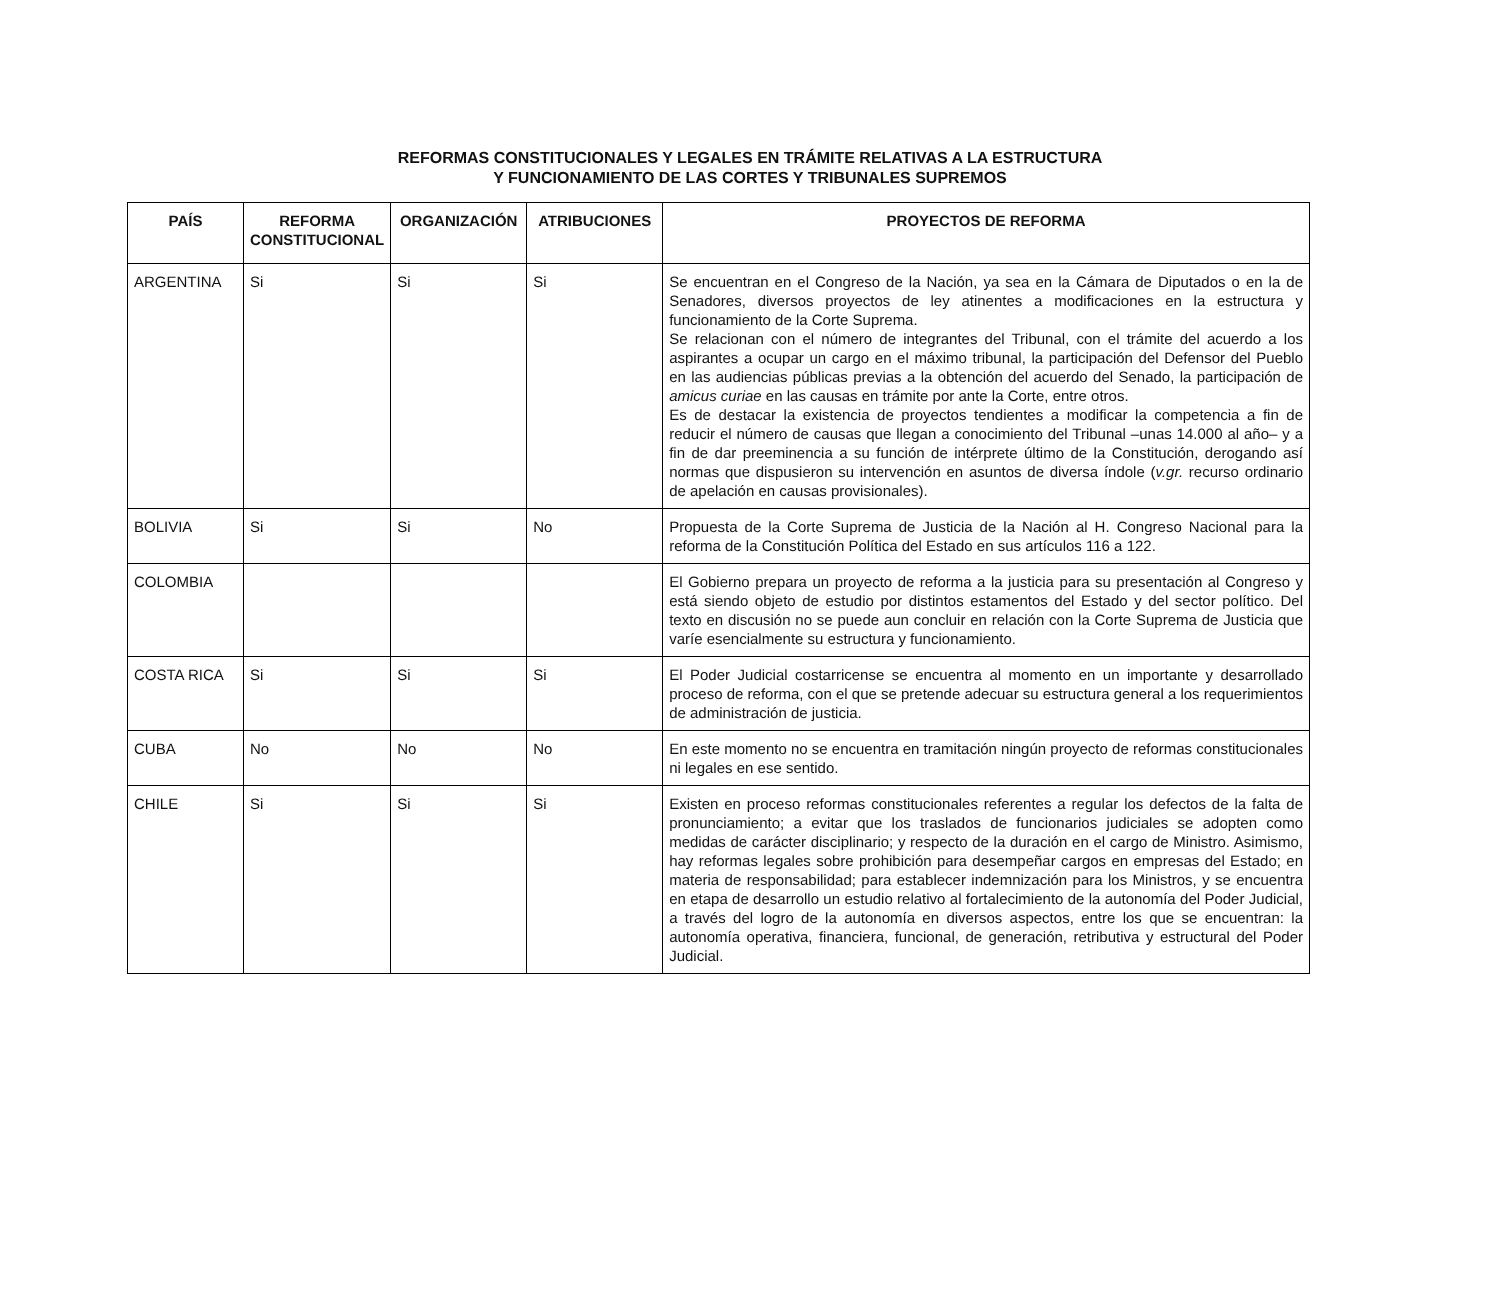REFORMAS CONSTITUCIONALES Y LEGALES EN TRÁMITE RELATIVAS A LA ESTRUCTURA
Y FUNCIONAMIENTO DE LAS CORTES Y TRIBUNALES SUPREMOS
| PAÍS | REFORMA CONSTITUCIONAL | ORGANIZACIÓN | ATRIBUCIONES | PROYECTOS DE REFORMA |
| --- | --- | --- | --- | --- |
| ARGENTINA | Si | Si | Si | Se encuentran en el Congreso de la Nación, ya sea en la Cámara de Diputados o en la de Senadores, diversos proyectos de ley atinentes a modificaciones en la estructura y funcionamiento de la Corte Suprema. Se relacionan con el número de integrantes del Tribunal, con el trámite del acuerdo a los aspirantes a ocupar un cargo en el máximo tribunal, la participación del Defensor del Pueblo en las audiencias públicas previas a la obtención del acuerdo del Senado, la participación de amicus curiae en las causas en trámite por ante la Corte, entre otros. Es de destacar la existencia de proyectos tendientes a modificar la competencia a fin de reducir el número de causas que llegan a conocimiento del Tribunal –unas 14.000 al año– y a fin de dar preeminencia a su función de intérprete último de la Constitución, derogando así normas que dispusieron su intervención en asuntos de diversa índole ( v.gr. recurso ordinario de apelación en causas provisionales). |
| BOLIVIA | Si | Si | No | Propuesta de la Corte Suprema de Justicia de la Nación al H. Congreso Nacional para la reforma de la Constitución Política del Estado en sus artículos 116 a 122. |
| COLOMBIA | | | | El Gobierno prepara un proyecto de reforma a la justicia para su presentación al Congreso y está siendo objeto de estudio por distintos estamentos del Estado y del sector político. Del texto en discusión no se puede aun concluir en relación con la Corte Suprema de Justicia que varíe esencialmente su estructura y funcionamiento. |
| COSTA RICA | Si | Si | Si | El Poder Judicial costarricense se encuentra al momento en un importante y desarrollado proceso de reforma, con el que se pretende adecuar su estructura general a los requerimientos de administración de justicia. |
| CUBA | No | No | No | En este momento no se encuentra en tramitación ningún proyecto de reformas constitucionales ni legales en ese sentido. |
| CHILE | Si | Si | Si | Existen en proceso reformas constitucionales referentes a regular los defectos de la falta de pronunciamiento; a evitar que los traslados de funcionarios judiciales se adopten como medidas de carácter disciplinario; y respecto de la duración en el cargo de Ministro. Asimismo, hay reformas legales sobre prohibición para desempeñar cargos en empresas del Estado; en materia de responsabilidad; para establecer indemnización para los Ministros, y se encuentra en etapa de desarrollo un estudio relativo al fortalecimiento de la autonomía del Poder Judicial, a través del logro de la autonomía en diversos aspectos, entre los que se encuentran: la autonomía operativa, financiera, funcional, de generación, retributiva y estructural del Poder Judicial. |